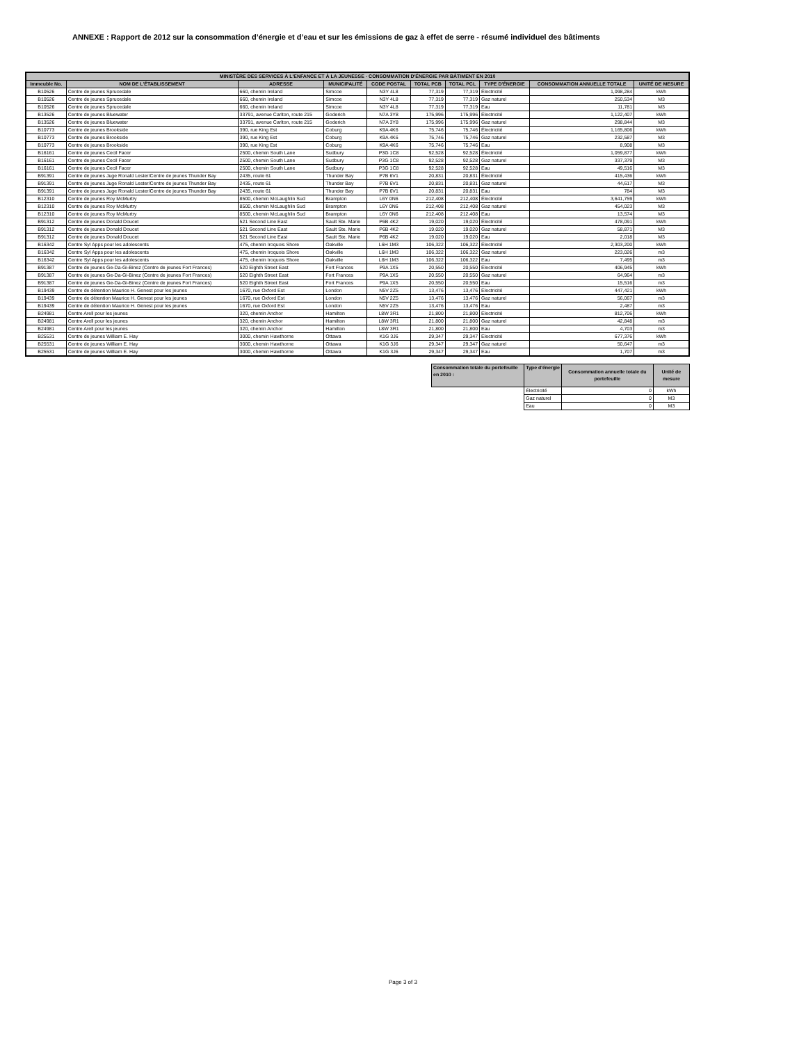ANNEXE : Rapport de 2012 sur la consommation d’énergie et d’eau et sur les émissions de gaz à effet de serre - résumé individuel des bâtiments
| MINISTÈRE DES SERVICES À L'ENFANCE ET À LA JEUNESSE - CONSOMMATION D'ÉNERGIE PAR BÂTIMENT EN 2010 | | | | | | | | | |
| --- | --- | --- | --- | --- | --- | --- | --- | --- | --- |
| Immeuble No. | NOM DE L'ÉTABLISSEMENT | ADRESSE | MUNICIPALITÉ | CODE POSTAL | TOTAL PCB | TOTAL PCL | TYPE D'ÉNERGIE | CONSOMMATION ANNUELLE TOTALE | UNITÉ DE MESURE |
| B10526 | Centre de jeunes Sprucedale | 660, chemin Ireland | Simcoe | N3Y 4L8 | 77,319 | 77,319 | Électricité | 1,098,284 | kWh |
| B10526 | Centre de jeunes Sprucedale | 660, chemin Ireland | Simcoe | N3Y 4L8 | 77,319 | 77,319 | Gaz naturel | 250,534 | M3 |
| B10526 | Centre de jeunes Sprucedale | 660, chemin Ireland | Simcoe | N3Y 4L8 | 77,319 | 77,319 | Eau | 11,781 | M3 |
| B13526 | Centre de jeunes Bluewater | 33791, avenue Carlton, route 215 | Goderich | N7A 3Y8 | 175,996 | 175,996 | Électricité | 1,122,407 | kWh |
| B13526 | Centre de jeunes Bluewater | 33791, avenue Carlton, route 215 | Goderich | N7A 3Y8 | 175,996 | 175,996 | Gaz naturel | 298,844 | M3 |
| B10773 | Centre de jeunes Brookside | 390, rue King Est | Coburg | K9A 4K6 | 75,746 | 75,746 | Électricité | 1,165,806 | kWh |
| B10773 | Centre de jeunes Brookside | 390, rue King Est | Coburg | K9A 4K6 | 75,746 | 75,746 | Gaz naturel | 232,587 | M3 |
| B10773 | Centre de jeunes Brookside | 390, rue King Est | Coburg | K9A 4K6 | 75,746 | 75,746 | Eau | 8,908 | M3 |
| B16161 | Centre de jeunes Cecil Facer | 2500, chemin South Lane | Sudbury | P3G 1C8 | 92,528 | 92,528 | Électricité | 1,059,877 | kWh |
| B16161 | Centre de jeunes Cecil Facer | 2500, chemin South Lane | Sudbury | P3G 1C8 | 92,528 | 92,528 | Gaz naturel | 337,379 | M3 |
| B16161 | Centre de jeunes Cecil Facer | 2500, chemin South Lane | Sudbury | P3G 1C8 | 92,528 | 92,528 | Eau | 49,516 | M3 |
| B91391 | Centre de jeunes Juge Ronald Lester/Centre de jeunes Thunder Bay | 2435, route 61 | Thunder Bay | P7B 6V1 | 20,831 | 20,831 | Électricité | 415,436 | kWh |
| B91391 | Centre de jeunes Juge Ronald Lester/Centre de jeunes Thunder Bay | 2435, route 61 | Thunder Bay | P7B 6V1 | 20,831 | 20,831 | Gaz naturel | 44,617 | M3 |
| B91391 | Centre de jeunes Juge Ronald Lester/Centre de jeunes Thunder Bay | 2435, route 61 | Thunder Bay | P7B 6V1 | 20,831 | 20,831 | Eau | 784 | M3 |
| B12310 | Centre de jeunes Roy McMurtry | 8500, chemin McLaughlin Sud | Brampton | L6Y 0N6 | 212,408 | 212,408 | Électricité | 3,641,759 | kWh |
| B12310 | Centre de jeunes Roy McMurtry | 8500, chemin McLaughlin Sud | Brampton | L6Y 0N6 | 212,408 | 212,408 | Gaz naturel | 454,023 | M3 |
| B12310 | Centre de jeunes Roy McMurtry | 8500, chemin McLaughlin Sud | Brampton | L6Y 0N6 | 212,408 | 212,408 | Eau | 13,574 | M3 |
| B91312 | Centre de jeunes Donald Doucet | 521 Second Line East | Sault Ste. Marie | P6B 4K2 | 19,020 | 19,020 | Électricité | 478,091 | kWh |
| B91312 | Centre de jeunes Donald Doucet | 521 Second Line East | Sault Ste. Marie | P6B 4K2 | 19,020 | 19,020 | Gaz naturel | 58,871 | M3 |
| B91312 | Centre de jeunes Donald Doucet | 521 Second Line East | Sault Ste. Marie | P6B 4K2 | 19,020 | 19,020 | Eau | 2,018 | M3 |
| B16342 | Centre Syl Apps pour les adolescents | 475, chemin Iroquois Shore | Oakville | L6H 1M3 | 106,322 | 106,322 | Électricité | 2,303,200 | kWh |
| B16342 | Centre Syl Apps pour les adolescents | 475, chemin Iroquois Shore | Oakville | L6H 1M3 | 106,322 | 106,322 | Gaz naturel | 223,026 | m3 |
| B16342 | Centre Syl Apps pour les adolescents | 475, chemin Iroquois Shore | Oakville | L6H 1M3 | 106,322 | 106,322 | Eau | 7,495 | m3 |
| B91387 | Centre de jeunes Ge-Da-Gi-Binez (Centre de jeunes Fort Frances) | 520 Eighth Street East | Fort Frances | P9A 1X5 | 20,550 | 20,550 | Électricité | 406,945 | kWh |
| B91387 | Centre de jeunes Ge-Da-Gi-Binez (Centre de jeunes Fort Frances) | 520 Eighth Street East | Fort Frances | P9A 1X5 | 20,550 | 20,550 | Gaz naturel | 64,964 | m3 |
| B91387 | Centre de jeunes Ge-Da-Gi-Binez (Centre de jeunes Fort Frances) | 520 Eighth Street East | Fort Frances | P9A 1X5 | 20,550 | 20,550 | Eau | 15,516 | m3 |
| B19439 | Centre de détention Maurice H. Genest pour les jeunes | 1670, rue Oxford Est | London | N5V 2Z5 | 13,476 | 13,476 | Électricité | 447,421 | kWh |
| B19439 | Centre de détention Maurice H. Genest pour les jeunes | 1670, rue Oxford Est | London | N5V 2Z5 | 13,476 | 13,476 | Gaz naturel | 56,067 | m3 |
| B19439 | Centre de détention Maurice H. Genest pour les jeunes | 1670, rue Oxford Est | London | N5V 2Z5 | 13,476 | 13,476 | Eau | 2,487 | m3 |
| B24981 | Centre Arell pour les jeunes | 320, chemin Anchor | Hamilton | L8W 3R1 | 21,800 | 21,800 | Électricité | 812,706 | kWh |
| B24981 | Centre Arell pour les jeunes | 320, chemin Anchor | Hamilton | L8W 3R1 | 21,800 | 21,800 | Gaz naturel | 42,848 | m3 |
| B24981 | Centre Arell pour les jeunes | 320, chemin Anchor | Hamilton | L8W 3R1 | 21,800 | 21,800 | Eau | 4,703 | m3 |
| B25531 | Centre de jeunes William E. Hay | 3000, chemin Hawthorne | Ottawa | K1G 3J6 | 29,347 | 29,347 | Électricité | 677,376 | kWh |
| B25531 | Centre de jeunes William E. Hay | 3000, chemin Hawthorne | Ottawa | K1G 3J6 | 29,347 | 29,347 | Gaz naturel | 50,647 | m3 |
| B25531 | Centre de jeunes William E. Hay | 3000, chemin Hawthorne | Ottawa | K1G 3J6 | 29,347 | 29,347 | Eau | 1,707 | m3 |
| Consommation totale du portefeuille en 2010 : | Type d'énergie | Consommation annuelle totale du portefeuille | Unité de mesure |
| --- | --- | --- | --- |
| | Électricité | 0 | kWh |
| | Gaz naturel | 0 | M3 |
| | Eau | 0 | M3 |
Page 3 of 3